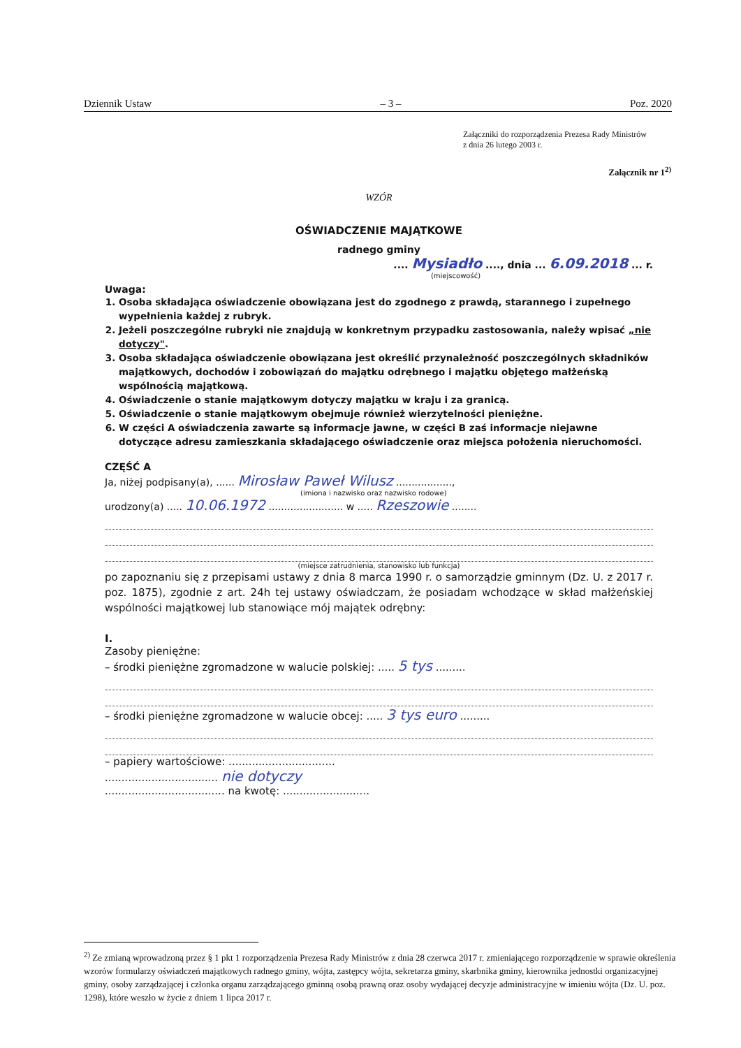Dziennik Ustaw – 3 – Poz. 2020
Załączniki do rozporządzenia Prezesa Rady Ministrów
z dnia 26 lutego 2003 r.
Załącznik nr 1<sup>2)</sup>
WZÓR
OŚWIADCZENIE MAJĄTKOWE
radnego gminy
.... Mysiadło ...., dnia ... 6.09.2018 ... r.
(miejscowość)
Uwaga:
1. Osoba składająca oświadczenie obowiązana jest do zgodnego z prawdą, starannego i zupełnego wypełnienia każdej z rubryk.
2. Jeżeli poszczególne rubryki nie znajdują w konkretnym przypadku zastosowania, należy wpisać „nie dotyczy".
3. Osoba składająca oświadczenie obowiązana jest określić przynależność poszczególnych składników majątkowych, dochodów i zobowiązań do majątku odrębnego i majątku objętego małżeńską wspólnością majątkową.
4. Oświadczenie o stanie majątkowym dotyczy majątku w kraju i za granicą.
5. Oświadczenie o stanie majątkowym obejmuje również wierzytelności pieniężne.
6. W części A oświadczenia zawarte są informacje jawne, w części B zaś informacje niejawne dotyczące adresu zamieszkania składającego oświadczenie oraz miejsca położenia nieruchomości.
CZĘŚĆ A
Ja, niżej podpisany(a), ...... Mirosław Paweł Wilusz ..................,
(imiona i nazwisko oraz nazwisko rodowe)
urodzony(a) ..... 10.06.1972 ........................ w ..... Rzeszowie ........
(miejsce zatrudnienia, stanowisko lub funkcja)
po zapoznaniu się z przepisami ustawy z dnia 8 marca 1990 r. o samorządzie gminnym (Dz. U. z 2017 r. poz. 1875), zgodnie z art. 24h tej ustawy oświadczam, że posiadam wchodzące w skład małżeńskiej wspólności majątkowej lub stanowiące mój majątek odrębny:
I.
Zasoby pieniężne:
– środki pieniężne zgromadzone w walucie polskiej: ..... 5 tys .........
– środki pieniężne zgromadzone w walucie obcej: ..... 3 tys euro .........
– papiery wartościowe: ................................
.................................. nie dotyczy
.................................... na kwotę: ..........................
<sup>2)</sup> Ze zmianą wprowadzoną przez § 1 pkt 1 rozporządzenia Prezesa Rady Ministrów z dnia 28 czerwca 2017 r. zmieniającego rozporządzenie w sprawie określenia wzorów formularzy oświadczeń majątkowych radnego gminy, wójta, zastępcy wójta, sekretarza gminy, skarbnika gminy, kierownika jednostki organizacyjnej gminy, osoby zarządzającej i członka organu zarządzającego gminną osobą prawną oraz osoby wydającej decyzje administracyjne w imieniu wójta (Dz. U. poz. 1298), które weszło w życie z dniem 1 lipca 2017 r.